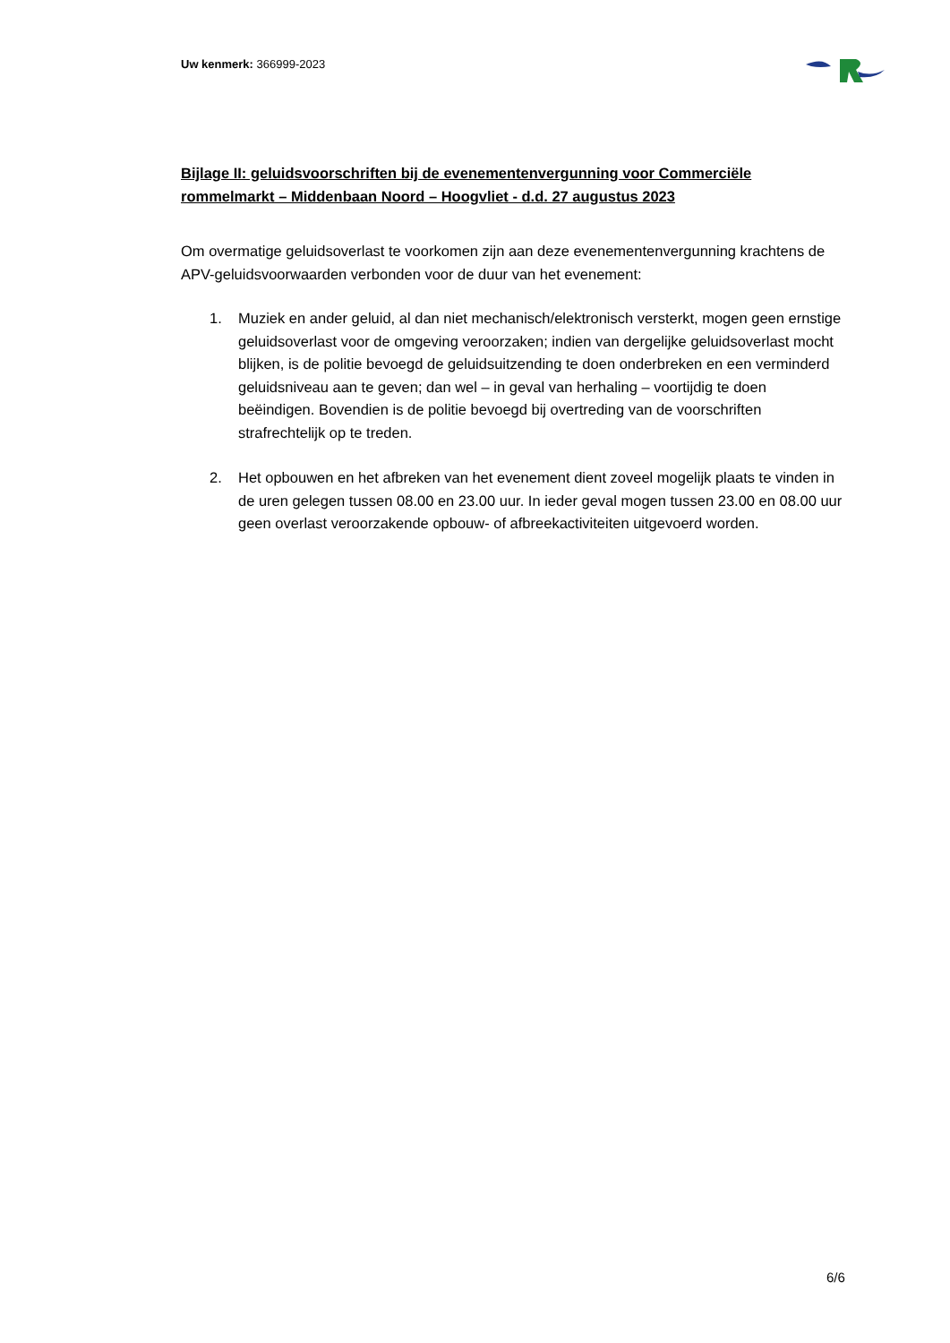Uw kenmerk: 366999-2023
Bijlage II: geluidsvoorschriften bij de evenementenvergunning voor Commerciële rommelmarkt – Middenbaan Noord – Hoogvliet - d.d. 27 augustus 2023
Om overmatige geluidsoverlast te voorkomen zijn aan deze evenementenvergunning krachtens de APV-geluidsvoorwaarden verbonden voor de duur van het evenement:
1. Muziek en ander geluid, al dan niet mechanisch/elektronisch versterkt, mogen geen ernstige geluidsoverlast voor de omgeving veroorzaken; indien van dergelijke geluidsoverlast mocht blijken, is de politie bevoegd de geluidsuitzending te doen onderbreken en een verminderd geluidsniveau aan te geven; dan wel – in geval van herhaling – voortijdig te doen beëindigen. Bovendien is de politie bevoegd bij overtreding van de voorschriften strafrechtelijk op te treden.
2. Het opbouwen en het afbreken van het evenement dient zoveel mogelijk plaats te vinden in de uren gelegen tussen 08.00 en 23.00 uur. In ieder geval mogen tussen 23.00 en 08.00 uur geen overlast veroorzakende opbouw- of afbreekactiviteiten uitgevoerd worden.
6/6